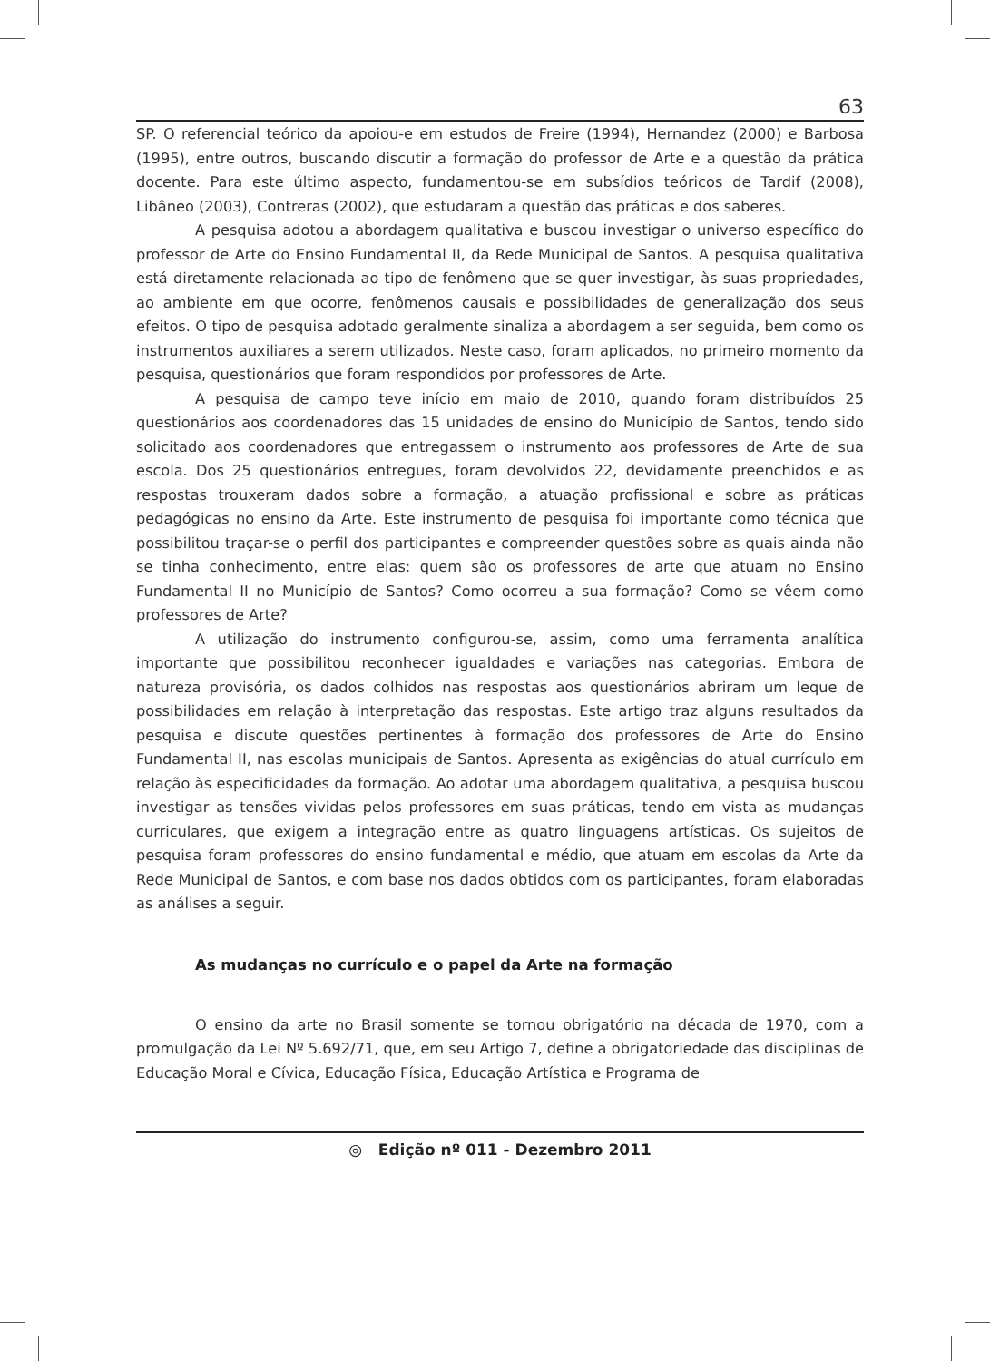63
SP. O referencial teórico da apoiou-e em estudos de Freire (1994), Hernandez (2000) e Barbosa (1995), entre outros, buscando discutir a formação do professor de Arte e a questão da prática docente. Para este último aspecto, fundamentou-se em subsídios teóricos de Tardif (2008), Libâneo (2003), Contreras (2002), que estudaram a questão das práticas e dos saberes.
A pesquisa adotou a abordagem qualitativa e buscou investigar o universo específico do professor de Arte do Ensino Fundamental II, da Rede Municipal de Santos. A pesquisa qualitativa está diretamente relacionada ao tipo de fenômeno que se quer investigar, às suas propriedades, ao ambiente em que ocorre, fenômenos causais e possibilidades de generalização dos seus efeitos. O tipo de pesquisa adotado geralmente sinaliza a abordagem a ser seguida, bem como os instrumentos auxiliares a serem utilizados. Neste caso, foram aplicados, no primeiro momento da pesquisa, questionários que foram respondidos por professores de Arte.
A pesquisa de campo teve início em maio de 2010, quando foram distribuídos 25 questionários aos coordenadores das 15 unidades de ensino do Município de Santos, tendo sido solicitado aos coordenadores que entregassem o instrumento aos professores de Arte de sua escola. Dos 25 questionários entregues, foram devolvidos 22, devidamente preenchidos e as respostas trouxeram dados sobre a formação, a atuação profissional e sobre as práticas pedagógicas no ensino da Arte. Este instrumento de pesquisa foi importante como técnica que possibilitou traçar-se o perfil dos participantes e compreender questões sobre as quais ainda não se tinha conhecimento, entre elas: quem são os professores de arte que atuam no Ensino Fundamental II no Município de Santos? Como ocorreu a sua formação? Como se vêem como professores de Arte?
A utilização do instrumento configurou-se, assim, como uma ferramenta analítica importante que possibilitou reconhecer igualdades e variações nas categorias. Embora de natureza provisória, os dados colhidos nas respostas aos questionários abriram um leque de possibilidades em relação à interpretação das respostas. Este artigo traz alguns resultados da pesquisa e discute questões pertinentes à formação dos professores de Arte do Ensino Fundamental II, nas escolas municipais de Santos. Apresenta as exigências do atual currículo em relação às especificidades da formação. Ao adotar uma abordagem qualitativa, a pesquisa buscou investigar as tensões vividas pelos professores em suas práticas, tendo em vista as mudanças curriculares, que exigem a integração entre as quatro linguagens artísticas. Os sujeitos de pesquisa foram professores do ensino fundamental e médio, que atuam em escolas da Arte da Rede Municipal de Santos, e com base nos dados obtidos com os participantes, foram elaboradas as análises a seguir.
As mudanças no currículo e o papel da Arte na formação
O ensino da arte no Brasil somente se tornou obrigatório na década de 1970, com a promulgação da Lei Nº 5.692/71, que, em seu Artigo 7, define a obrigatoriedade das disciplinas de Educação Moral e Cívica, Educação Física, Educação Artística e Programa de
◎ Edição nº 011 - Dezembro 2011